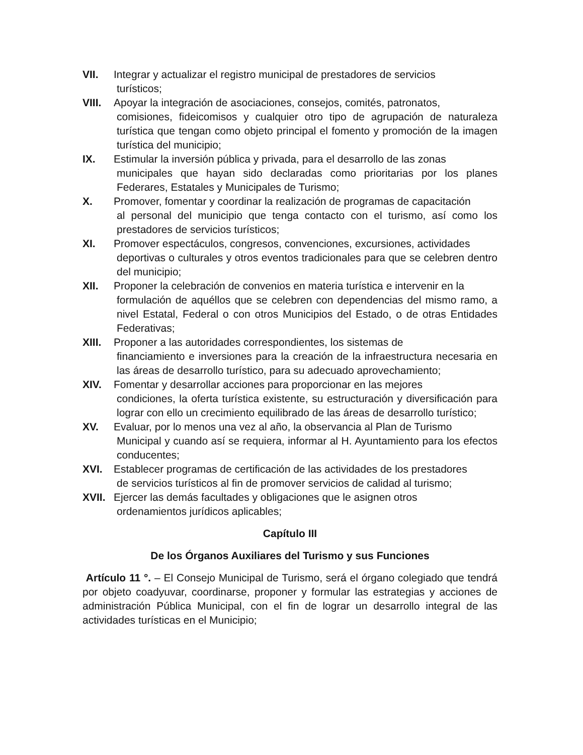VII. Integrar y actualizar el registro municipal de prestadores de servicios
turísticos;
VIII.
Apoyar la integración de asociaciones, consejos, comités, patronatos,
comisiones, fideicomisos y cualquier otro tipo de agrupación de naturaleza turística que tengan como objeto principal el fomento y promoción de la imagen turística del municipio;
IX. Estimular la inversión pública y privada, para el desarrollo de las zonas
municipales que hayan sido declaradas como prioritarias por los planes Federares, Estatales y Municipales de Turismo;
X. Promover, fomentar y coordinar la realización de programas de capacitación
al personal del municipio que tenga contacto con el turismo, así como los prestadores de servicios turísticos;
XI. Promover espectáculos, congresos, convenciones, excursiones, actividades
deportivas o culturales y otros eventos tradicionales para que se celebren dentro del municipio;
XII. Proponer la celebración de convenios en materia turística e intervenir en la
formulación de aquéllos que se celebren con dependencias del mismo ramo, a nivel Estatal, Federal o con otros Municipios del Estado, o de otras Entidades Federativas;
XIII.
Proponer a las autoridades correspondientes, los sistemas de
financiamiento e inversiones para la creación de la infraestructura necesaria en las áreas de desarrollo turístico, para su adecuado aprovechamiento;
XIV. Fomentar y desarrollar acciones para proporcionar en las mejores
condiciones, la oferta turística existente, su estructuración y diversificación para lograr con ello un crecimiento equilibrado de las áreas de desarrollo turístico;
XV. Evaluar, por lo menos una vez al año, la observancia al Plan de Turismo
Municipal y cuando así se requiera, informar al H. Ayuntamiento para los efectos conducentes;
XVI. Establecer programas de certificación de las actividades de los prestadores
de servicios turísticos al fin de promover servicios de calidad al turismo;
XVII.
Ejercer las demás facultades y obligaciones que le asignen otros
ordenamientos jurídicos aplicables;
Capítulo III
De los Órganos Auxiliares del Turismo y sus Funciones
Artículo 11 °. – El Consejo Municipal de Turismo, será el órgano colegiado que tendrá por objeto coadyuvar, coordinarse, proponer y formular las estrategias y acciones de administración Pública Municipal, con el fin de lograr un desarrollo integral de las actividades turísticas en el Municipio;